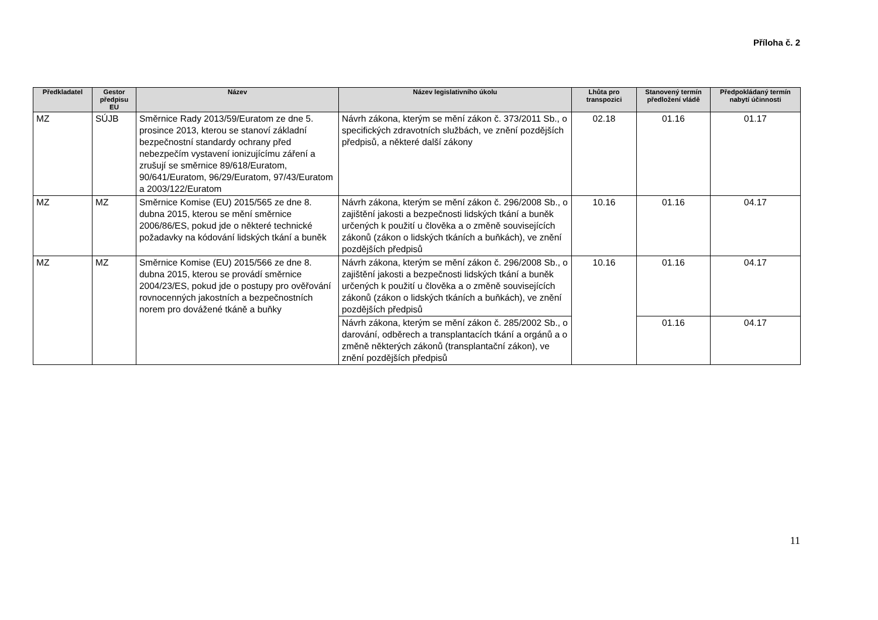Příloha č. 2
| Předkladatel | Gestor předpisu EU | Název | Název legislativního úkolu | Lhůta pro transpozici | Stanovený termín předložení vládě | Předpokládaný termín nabytí účinnosti |
| --- | --- | --- | --- | --- | --- | --- |
| MZ | SÚJB | Směrnice Rady 2013/59/Euratom ze dne 5. prosince 2013, kterou se stanoví základní bezpečnostní standardy ochrany před nebezpečím vystavení ionizujícímu záření a zrušují se směrnice 89/618/Euratom, 90/641/Euratom, 96/29/Euratom, 97/43/Euratom a 2003/122/Euratom | Návrh zákona, kterým se mění zákon č. 373/2011 Sb., o specifických zdravotních službách, ve znění pozdějších předpisů, a některé další zákony | 02.18 | 01.16 | 01.17 |
| MZ | MZ | Směrnice Komise (EU) 2015/565 ze dne 8. dubna 2015, kterou se mění směrnice 2006/86/ES, pokud jde o některé technické požadavky na kódování lidských tkání a buněk | Návrh zákona, kterým se mění zákon č. 296/2008 Sb., o zajištění jakosti a bezpečnosti lidských tkání a buněk určených k použití u člověka a o změně souvisejících zákonů (zákon o lidských tkáních a buňkách), ve znění pozdějších předpisů | 10.16 | 01.16 | 04.17 |
| MZ | MZ | Směrnice Komise (EU) 2015/566 ze dne 8. dubna 2015, kterou se provádí směrnice 2004/23/ES, pokud jde o postupy pro ověřování rovnocenných jakostních a bezpečnostních norem pro dovážené tkáně a buňky | Návrh zákona, kterým se mění zákon č. 296/2008 Sb., o zajištění jakosti a bezpečnosti lidských tkání a buněk určených k použití u člověka a o změně souvisejících zákonů (zákon o lidských tkáních a buňkách), ve znění pozdějších předpisů | 10.16 | 01.16 | 04.17 |
| | | | Návrh zákona, kterým se mění zákon č. 285/2002 Sb., o darování, odběrech a transplantacích tkání a orgánů a o změně některých zákonů (transplantační zákon), ve znění pozdějších předpisů | | 01.16 | 04.17 |
11